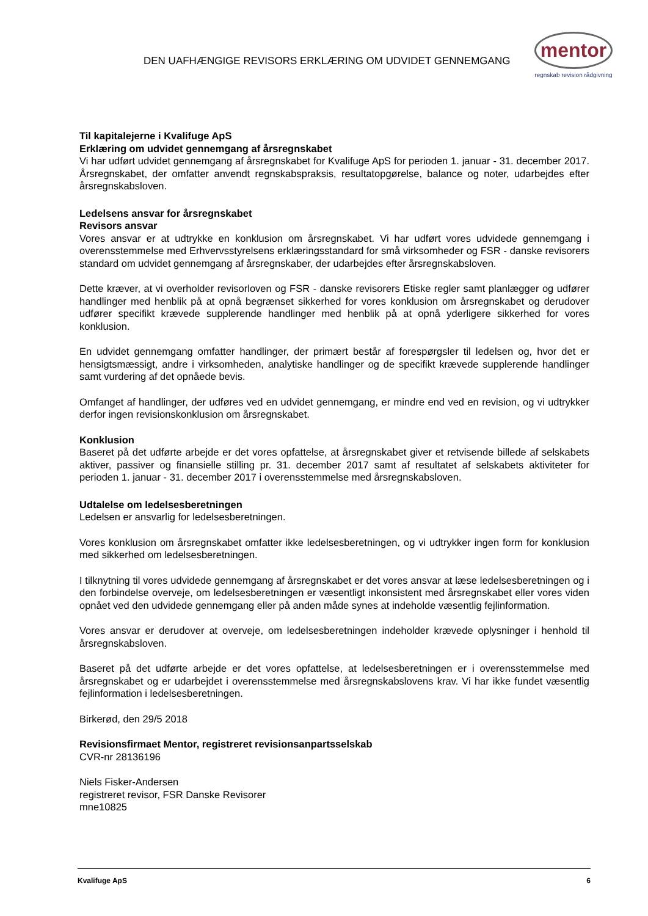DEN UAFHÆNGIGE REVISORS ERKLÆRING OM UDVIDET GENNEMGANG
mentor
regnskab revision rådgivning
Til kapitalejerne i Kvalifuge ApS
Erklæring om udvidet gennemgang af årsregnskabet
Vi har udført udvidet gennemgang af årsregnskabet for Kvalifuge ApS for perioden 1. januar - 31. december 2017. Årsregnskabet, der omfatter anvendt regnskabspraksis, resultatopgørelse, balance og noter, udarbejdes efter årsregnskabsloven.
Ledelsens ansvar for årsregnskabet
Revisors ansvar
Vores ansvar er at udtrykke en konklusion om årsregnskabet. Vi har udført vores udvidede gennemgang i overensstemmelse med Erhvervsstyrelsens erklæringsstandard for små virksomheder og FSR - danske revisorers standard om udvidet gennemgang af årsregnskaber, der udarbejdes efter årsregnskabsloven.
Dette kræver, at vi overholder revisorloven og FSR - danske revisorers Etiske regler samt planlægger og udfører handlinger med henblik på at opnå begrænset sikkerhed for vores konklusion om årsregnskabet og derudover udfører specifikt krævede supplerende handlinger med henblik på at opnå yderligere sikkerhed for vores konklusion.
En udvidet gennemgang omfatter handlinger, der primært består af forespørgsler til ledelsen og, hvor det er hensigtsmæssigt, andre i virksomheden, analytiske handlinger og de specifikt krævede supplerende handlinger samt vurdering af det opnåede bevis.
Omfanget af handlinger, der udføres ved en udvidet gennemgang, er mindre end ved en revision, og vi udtrykker derfor ingen revisionskonklusion om årsregnskabet.
Konklusion
Baseret på det udførte arbejde er det vores opfattelse, at årsregnskabet giver et retvisende billede af selskabets aktiver, passiver og finansielle stilling pr. 31. december 2017 samt af resultatet af selskabets aktiviteter for perioden 1. januar - 31. december 2017 i overensstemmelse med årsregnskabsloven.
Udtalelse om ledelsesberetningen
Ledelsen er ansvarlig for ledelsesberetningen.
Vores konklusion om årsregnskabet omfatter ikke ledelsesberetningen, og vi udtrykker ingen form for konklusion med sikkerhed om ledelsesberetningen.
I tilknytning til vores udvidede gennemgang af årsregnskabet er det vores ansvar at læse ledelsesberetningen og i den forbindelse overveje, om ledelsesberetningen er væsentligt inkonsistent med årsregnskabet eller vores viden opnået ved den udvidede gennemgang eller på anden måde synes at indeholde væsentlig fejlinformation.
Vores ansvar er derudover at overveje, om ledelsesberetningen indeholder krævede oplysninger i henhold til årsregnskabsloven.
Baseret på det udførte arbejde er det vores opfattelse, at ledelsesberetningen er i overensstemmelse med årsregnskabet og er udarbejdet i overensstemmelse med årsregnskabslovens krav. Vi har ikke fundet væsentlig fejlinformation i ledelsesberetningen.
Birkerød, den 29/5 2018
Revisionsfirmaet Mentor, registreret revisionsanpartsselskab
CVR-nr 28136196
Niels Fisker-Andersen
registreret revisor, FSR Danske Revisorer
mne10825
Kvalifuge ApS 6